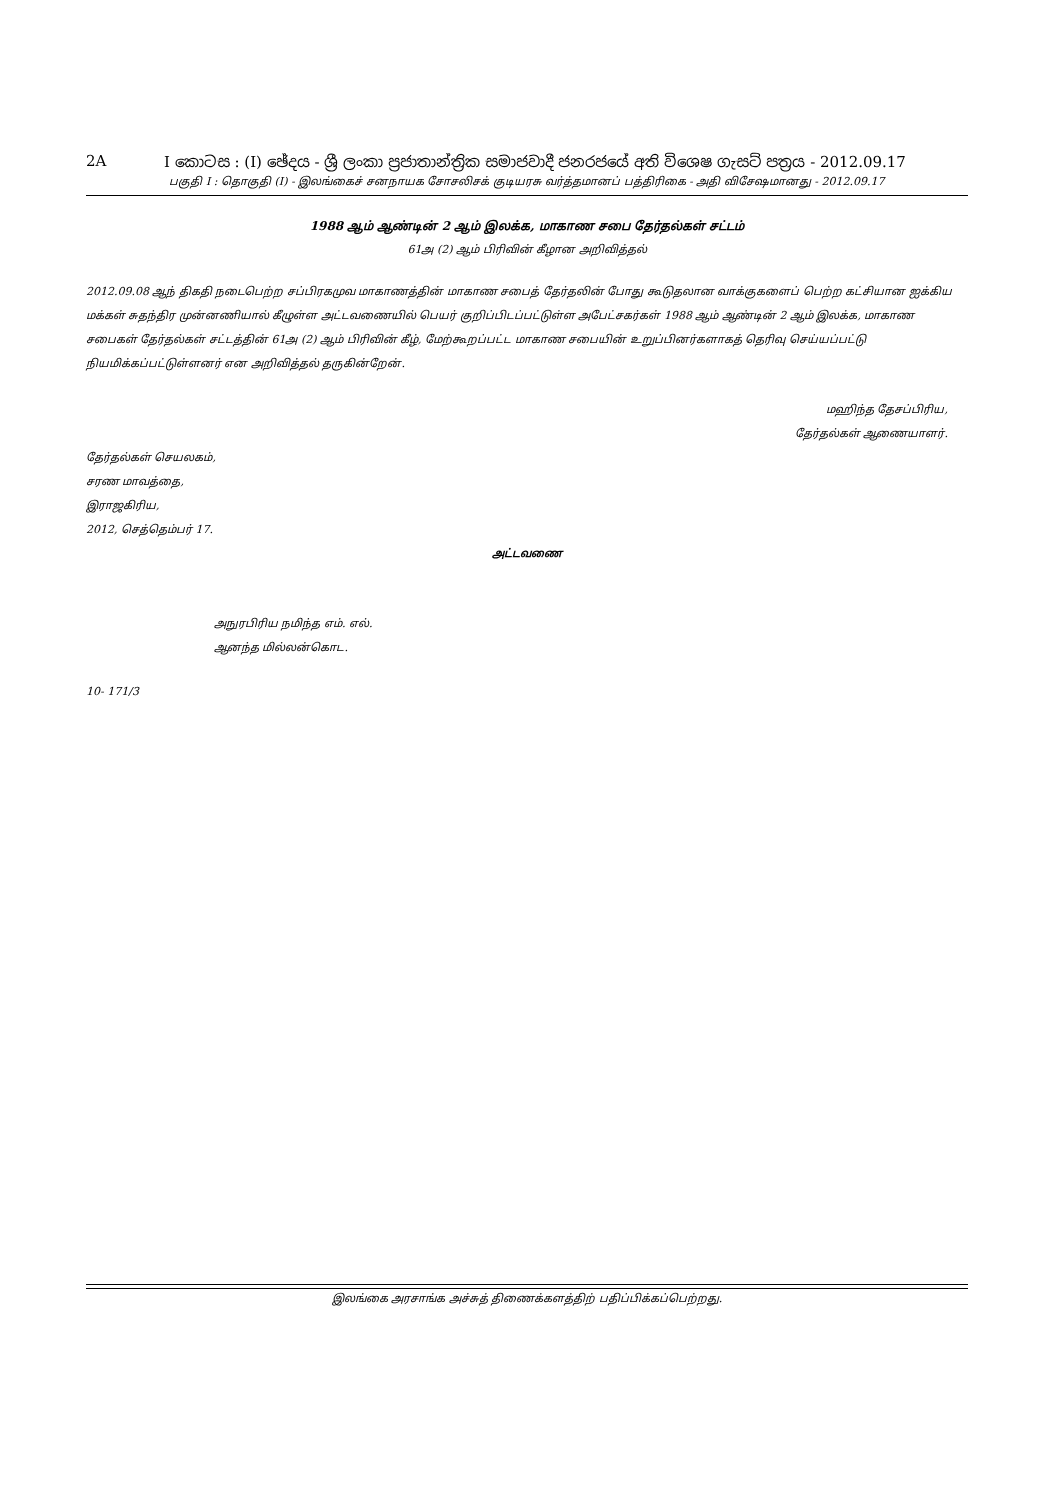2A I කොටස : (I) ඡේදය - ශ්‍රී ලංකා ප්‍රජාතාන්ත්‍රික සමාජවාදී ජනරජයේ අති විශෙෂ ගැසට් පත්‍රය - 2012.09.17
பகுதி I : தொகுதி (I) - இலங்கைச் சனநாயக சோசலிசக் குடியரசு வர்த்தமானப் பத்திரிகை - அதி விசேஷமானது - 2012.09.17
1988 ஆம் ஆண்டின் 2 ஆம் இலக்க, மாகாண சபை தேர்தல்கள் சட்டம்
61அ (2) ஆம் பிரிவின் கீழான அறிவித்தல்
2012.09.08 ஆந் திகதி நடைபெற்ற சப்பிரகமுவ மாகாணத்தின் மாகாண சபைத் தேர்தலின் போது கூடுதலான வாக்குகளைப் பெற்ற கட்சியான ஐக்கிய மக்கள் சுதந்திர முன்னணியால் கீழுள்ள அட்டவணையில் பெயர் குறிப்பிடப்பட்டுள்ள அபேட்சகர்கள் 1988 ஆம் ஆண்டின் 2 ஆம் இலக்க, மாகாண சபைகள் தேர்தல்கள் சட்டத்தின் 61அ (2) ஆம் பிரிவின் கீழ், மேற்கூறப்பட்ட மாகாண சபையின் உறுப்பினர்களாகத் தெரிவு செய்யப்பட்டு நியமிக்கப்பட்டுள்ளனர் என அறிவித்தல் தருகின்றேன்.
மஹிந்த தேசப்பிரிய,
தேர்தல்கள் ஆணையாளர்.
தேர்தல்கள் செயலகம்,
சரண மாவத்தை,
இராஜகிரிய,
2012, செத்தெம்பர் 17.
அட்டவணை
அநுரபிரிய நமிந்த எம். எல்.
ஆனந்த மில்லன்கொட.
10- 171/3
இலங்கை அரசாங்க அச்சுத் திணைக்களத்திற் பதிப்பிக்கப்பெற்றது.